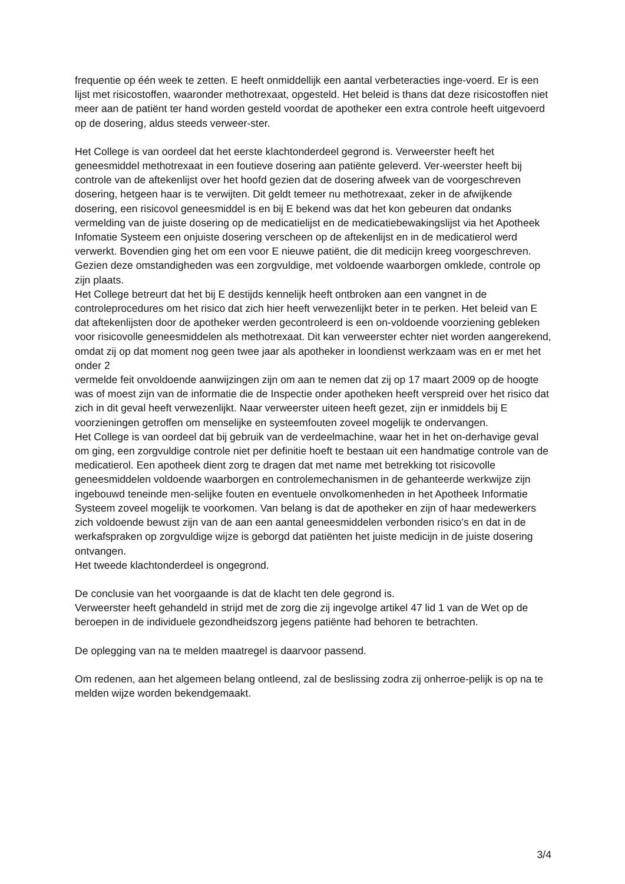frequentie op één week te zetten. E heeft onmiddellijk een aantal verbeteracties inge-voerd. Er is een lijst met risicostoffen, waaronder methotrexaat, opgesteld. Het beleid is thans dat deze risicostoffen niet meer aan de patiënt ter hand worden gesteld voordat de apotheker een extra controle heeft uitgevoerd op de dosering, aldus steeds verweer-ster.
Het College is van oordeel dat het eerste klachtonderdeel gegrond is. Verweerster heeft het geneesmiddel methotrexaat in een foutieve dosering aan patiënte geleverd. Ver-weerster heeft bij controle van de aftekenlijst over het hoofd gezien dat de dosering afweek van de voorgeschreven dosering, hetgeen haar is te verwijten. Dit geldt temeer nu methotrexaat, zeker in de afwijkende dosering, een risicovol geneesmiddel is en bij E bekend was dat het kon gebeuren dat ondanks vermelding van de juiste dosering op de medicatielijst en de medicatiebewakingslijst via het Apotheek Infomatie Systeem een onjuiste dosering verscheen op de aftekenlijst en in de medicatierol werd verwerkt. Bovendien ging het om een voor E nieuwe patiënt, die dit medicijn kreeg voorgeschreven. Gezien deze omstandigheden was een zorgvuldige, met voldoende waarborgen omklede, controle op zijn plaats.
Het College betreurt dat het bij E destijds kennelijk heeft ontbroken aan een vangnet in de controleprocedures om het risico dat zich hier heeft verwezenlijkt beter in te perken. Het beleid van E dat aftekenlijsten door de apotheker werden gecontroleerd is een on-voldoende voorziening gebleken voor risicovolle geneesmiddelen als methotrexaat. Dit kan verweerster echter niet worden aangerekend, omdat zij op dat moment nog geen twee jaar als apotheker in loondienst werkzaam was en er met het onder 2
vermelde feit onvoldoende aanwijzingen zijn om aan te nemen dat zij op 17 maart 2009 op de hoogte was of moest zijn van de informatie die de Inspectie onder apotheken heeft verspreid over het risico dat zich in dit geval heeft verwezenlijkt. Naar verweerster uiteen heeft gezet, zijn er inmiddels bij E voorzieningen getroffen om menselijke en systeemfouten zoveel mogelijk te ondervangen.
Het College is van oordeel dat bij gebruik van de verdeelmachine, waar het in het on-derhavige geval om ging, een zorgvuldige controle niet per definitie hoeft te bestaan uit een handmatige controle van de medicatierol. Een apotheek dient zorg te dragen dat met name met betrekking tot risicovolle geneesmiddelen voldoende waarborgen en controlemechanismen in de gehanteerde werkwijze zijn ingebouwd teneinde men-selijke fouten en eventuele onvolkomenheden in het Apotheek Informatie Systeem zoveel mogelijk te voorkomen. Van belang is dat de apotheker en zijn of haar medewerkers zich voldoende bewust zijn van de aan een aantal geneesmiddelen verbonden risico’s en dat in de werkafspraken op zorgvuldige wijze is geborgd dat patiënten het juiste medicijn in de juiste dosering ontvangen.
Het tweede klachtonderdeel is ongegrond.
De conclusie van het voorgaande is dat de klacht ten dele gegrond is.
Verweerster heeft gehandeld in strijd met de zorg die zij ingevolge artikel 47 lid 1 van de Wet op de beroepen in de individuele gezondheidszorg jegens patiënte had behoren te betrachten.
De oplegging van na te melden maatregel is daarvoor passend.
Om redenen, aan het algemeen belang ontleend, zal de beslissing zodra zij onherroe-pelijk is op na te melden wijze worden bekendgemaakt.
3/4